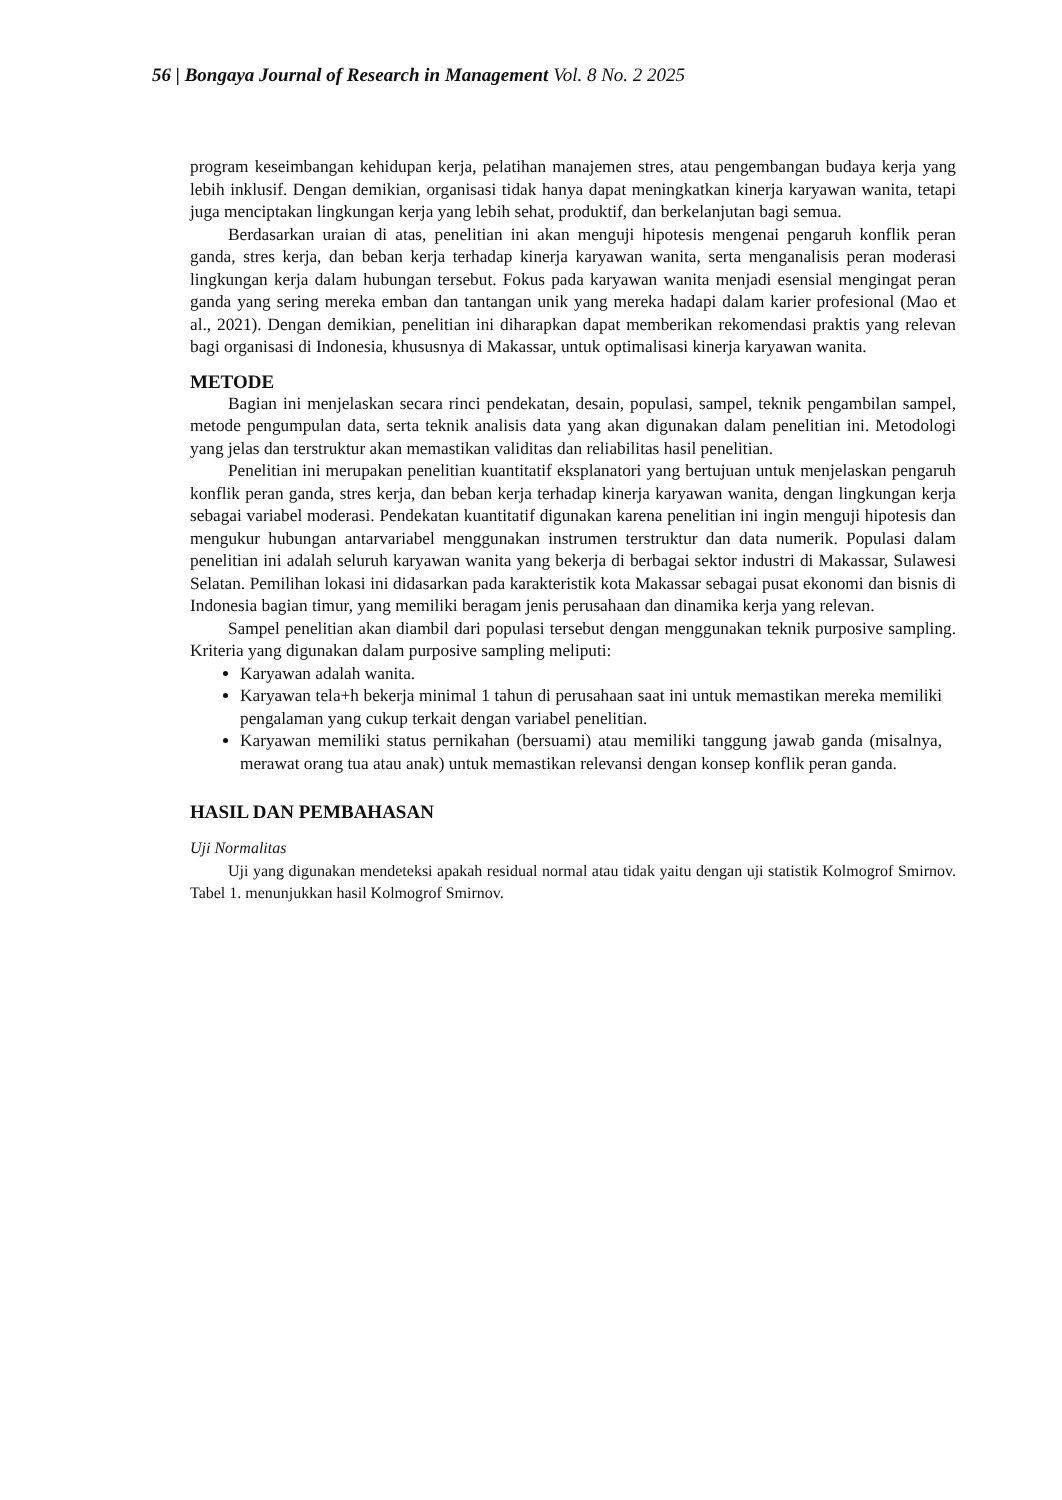56 | Bongaya Journal of Research in Management Vol. 8 No. 2 2025
program keseimbangan kehidupan kerja, pelatihan manajemen stres, atau pengembangan budaya kerja yang lebih inklusif. Dengan demikian, organisasi tidak hanya dapat meningkatkan kinerja karyawan wanita, tetapi juga menciptakan lingkungan kerja yang lebih sehat, produktif, dan berkelanjutan bagi semua.
Berdasarkan uraian di atas, penelitian ini akan menguji hipotesis mengenai pengaruh konflik peran ganda, stres kerja, dan beban kerja terhadap kinerja karyawan wanita, serta menganalisis peran moderasi lingkungan kerja dalam hubungan tersebut. Fokus pada karyawan wanita menjadi esensial mengingat peran ganda yang sering mereka emban dan tantangan unik yang mereka hadapi dalam karier profesional (Mao et al., 2021). Dengan demikian, penelitian ini diharapkan dapat memberikan rekomendasi praktis yang relevan bagi organisasi di Indonesia, khususnya di Makassar, untuk optimalisasi kinerja karyawan wanita.
METODE
Bagian ini menjelaskan secara rinci pendekatan, desain, populasi, sampel, teknik pengambilan sampel, metode pengumpulan data, serta teknik analisis data yang akan digunakan dalam penelitian ini. Metodologi yang jelas dan terstruktur akan memastikan validitas dan reliabilitas hasil penelitian.
Penelitian ini merupakan penelitian kuantitatif eksplanatori yang bertujuan untuk menjelaskan pengaruh konflik peran ganda, stres kerja, dan beban kerja terhadap kinerja karyawan wanita, dengan lingkungan kerja sebagai variabel moderasi. Pendekatan kuantitatif digunakan karena penelitian ini ingin menguji hipotesis dan mengukur hubungan antarvariabel menggunakan instrumen terstruktur dan data numerik. Populasi dalam penelitian ini adalah seluruh karyawan wanita yang bekerja di berbagai sektor industri di Makassar, Sulawesi Selatan. Pemilihan lokasi ini didasarkan pada karakteristik kota Makassar sebagai pusat ekonomi dan bisnis di Indonesia bagian timur, yang memiliki beragam jenis perusahaan dan dinamika kerja yang relevan.
Sampel penelitian akan diambil dari populasi tersebut dengan menggunakan teknik purposive sampling. Kriteria yang digunakan dalam purposive sampling meliputi:
Karyawan adalah wanita.
Karyawan tela+h bekerja minimal 1 tahun di perusahaan saat ini untuk memastikan mereka memiliki pengalaman yang cukup terkait dengan variabel penelitian.
Karyawan memiliki status pernikahan (bersuami) atau memiliki tanggung jawab ganda (misalnya, merawat orang tua atau anak) untuk memastikan relevansi dengan konsep konflik peran ganda.
HASIL DAN PEMBAHASAN
Uji Normalitas
Uji yang digunakan mendeteksi apakah residual normal atau tidak yaitu dengan uji statistik Kolmogrof Smirnov. Tabel 1. menunjukkan hasil Kolmogrof Smirnov.